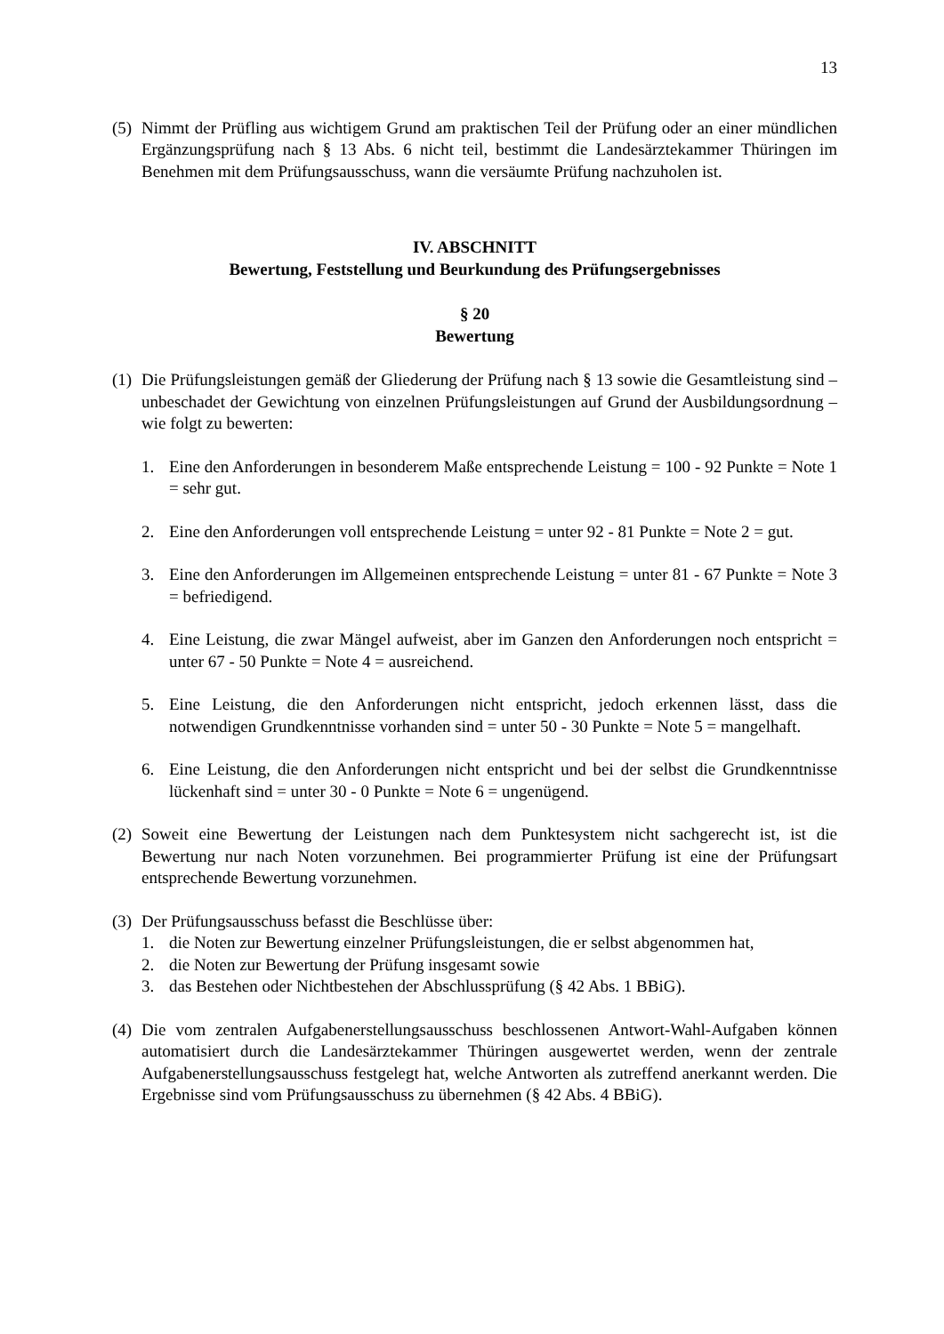13
(5)
Nimmt der Prüfling aus wichtigem Grund am praktischen Teil der Prüfung oder an einer mündlichen Ergänzungsprüfung nach § 13 Abs. 6 nicht teil, bestimmt die Landesärztekammer Thüringen im Benehmen mit dem Prüfungsausschuss, wann die versäumte Prüfung nachzuholen ist.
IV. ABSCHNITT
Bewertung, Feststellung und Beurkundung des Prüfungsergebnisses
§ 20
Bewertung
(1)
Die Prüfungsleistungen gemäß der Gliederung der Prüfung nach § 13 sowie die Gesamtleistung sind – unbeschadet der Gewichtung von einzelnen Prüfungsleistungen auf Grund der Ausbildungsordnung – wie folgt zu bewerten:
1. Eine den Anforderungen in besonderem Maße entsprechende Leistung = 100 - 92 Punkte = Note 1 = sehr gut.
2. Eine den Anforderungen voll entsprechende Leistung = unter 92 - 81 Punkte = Note 2 = gut.
3. Eine den Anforderungen im Allgemeinen entsprechende Leistung = unter 81 - 67 Punkte = Note 3 = befriedigend.
4. Eine Leistung, die zwar Mängel aufweist, aber im Ganzen den Anforderungen noch entspricht = unter 67 - 50 Punkte = Note 4 = ausreichend.
5. Eine Leistung, die den Anforderungen nicht entspricht, jedoch erkennen lässt, dass die notwendigen Grundkenntnisse vorhanden sind = unter 50 - 30 Punkte = Note 5 = mangelhaft.
6. Eine Leistung, die den Anforderungen nicht entspricht und bei der selbst die Grundkenntnisse lückenhaft sind = unter 30 - 0 Punkte = Note 6 = ungenügend.
(2)
Soweit eine Bewertung der Leistungen nach dem Punktesystem nicht sachgerecht ist, ist die Bewertung nur nach Noten vorzunehmen. Bei programmierter Prüfung ist eine der Prüfungsart entsprechende Bewertung vorzunehmen.
(3)
Der Prüfungsausschuss befasst die Beschlüsse über:
1. die Noten zur Bewertung einzelner Prüfungsleistungen, die er selbst abgenommen hat,
2. die Noten zur Bewertung der Prüfung insgesamt sowie
3. das Bestehen oder Nichtbestehen der Abschlussprüfung (§ 42 Abs. 1 BBiG).
(4)
Die vom zentralen Aufgabenerstellungsausschuss beschlossenen Antwort-Wahl-Aufgaben können automatisiert durch die Landesärztekammer Thüringen ausgewertet werden, wenn der zentrale Aufgabenerstellungsausschuss festgelegt hat, welche Antworten als zutreffend anerkannt werden. Die Ergebnisse sind vom Prüfungsausschuss zu übernehmen (§ 42 Abs. 4 BBiG).